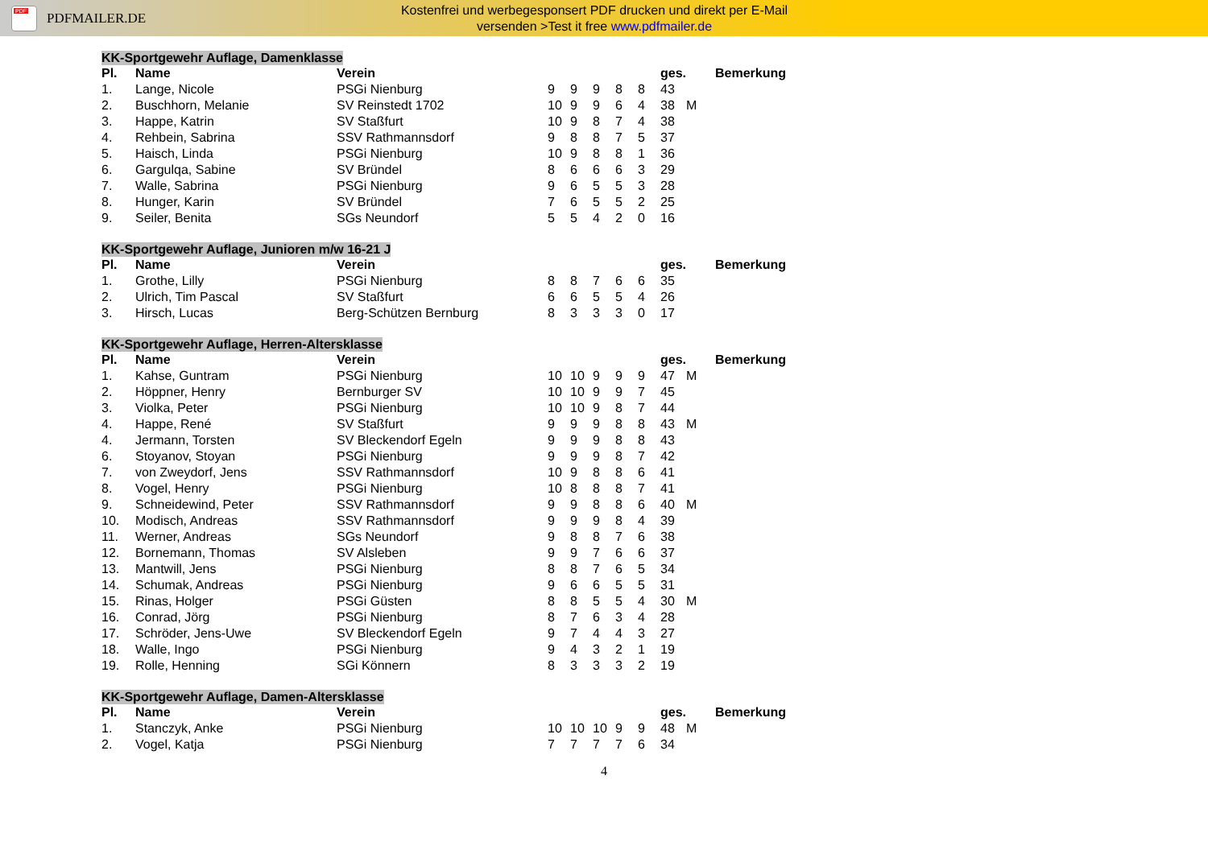PDF
PDFMAILER.DE
Kostenfrei und werbegesponsert PDF drucken und direkt per E-Mail
versenden >Test it free www.pdfmailer.de
KK-Sportgewehr Auflage, Damenklasse
| Pl. | Name | Verein | | | | | | ges. | | Bemerkung |
| --- | --- | --- | --- | --- | --- | --- | --- | --- | --- | --- |
| 1. | Lange, Nicole | PSGi Nienburg | 9 | 9 | 9 | 8 | 8 | 43 | | |
| 2. | Buschhorn, Melanie | SV Reinstedt 1702 | 10 | 9 | 9 | 6 | 4 | 38 | M | |
| 3. | Happe, Katrin | SV Staßfurt | 10 | 9 | 8 | 7 | 4 | 38 | | |
| 4. | Rehbein, Sabrina | SSV Rathmannsdorf | 9 | 8 | 8 | 7 | 5 | 37 | | |
| 5. | Haisch, Linda | PSGi Nienburg | 10 | 9 | 8 | 8 | 1 | 36 | | |
| 6. | Gargulqa, Sabine | SV Bründel | 8 | 6 | 6 | 6 | 3 | 29 | | |
| 7. | Walle, Sabrina | PSGi Nienburg | 9 | 6 | 5 | 5 | 3 | 28 | | |
| 8. | Hunger, Karin | SV Bründel | 7 | 6 | 5 | 5 | 2 | 25 | | |
| 9. | Seiler, Benita | SGs Neundorf | 5 | 5 | 4 | 2 | 0 | 16 | | |
KK-Sportgewehr Auflage, Junioren m/w 16-21 J
| Pl. | Name | Verein | | | | | | ges. | | Bemerkung |
| --- | --- | --- | --- | --- | --- | --- | --- | --- | --- | --- |
| 1. | Grothe, Lilly | PSGi Nienburg | 8 | 8 | 7 | 6 | 6 | 35 | | |
| 2. | Ulrich, Tim Pascal | SV Staßfurt | 6 | 6 | 5 | 5 | 4 | 26 | | |
| 3. | Hirsch, Lucas | Berg-Schützen Bernburg | 8 | 3 | 3 | 3 | 0 | 17 | | |
KK-Sportgewehr Auflage, Herren-Altersklasse
| Pl. | Name | Verein | | | | | | ges. | | Bemerkung |
| --- | --- | --- | --- | --- | --- | --- | --- | --- | --- | --- |
| 1. | Kahse, Guntram | PSGi Nienburg | 10 | 10 | 9 | 9 | 9 | 47 | M | |
| 2. | Höppner, Henry | Bernburger SV | 10 | 10 | 9 | 9 | 7 | 45 | | |
| 3. | Violka, Peter | PSGi Nienburg | 10 | 10 | 9 | 8 | 7 | 44 | | |
| 4. | Happe, René | SV Staßfurt | 9 | 9 | 9 | 8 | 8 | 43 | M | |
| 4. | Jermann, Torsten | SV Bleckendorf Egeln | 9 | 9 | 9 | 8 | 8 | 43 | | |
| 6. | Stoyanov, Stoyan | PSGi Nienburg | 9 | 9 | 9 | 8 | 7 | 42 | | |
| 7. | von Zweydorf, Jens | SSV Rathmannsdorf | 10 | 9 | 8 | 8 | 6 | 41 | | |
| 8. | Vogel, Henry | PSGi Nienburg | 10 | 8 | 8 | 8 | 7 | 41 | | |
| 9. | Schneidewind, Peter | SSV Rathmannsdorf | 9 | 9 | 8 | 8 | 6 | 40 | M | |
| 10. | Modisch, Andreas | SSV Rathmannsdorf | 9 | 9 | 9 | 8 | 4 | 39 | | |
| 11. | Werner, Andreas | SGs Neundorf | 9 | 8 | 8 | 7 | 6 | 38 | | |
| 12. | Bornemann, Thomas | SV Alsleben | 9 | 9 | 7 | 6 | 6 | 37 | | |
| 13. | Mantwill, Jens | PSGi Nienburg | 8 | 8 | 7 | 6 | 5 | 34 | | |
| 14. | Schumak, Andreas | PSGi Nienburg | 9 | 6 | 6 | 5 | 5 | 31 | | |
| 15. | Rinas, Holger | PSGi Güsten | 8 | 8 | 5 | 5 | 4 | 30 | M | |
| 16. | Conrad, Jörg | PSGi Nienburg | 8 | 7 | 6 | 3 | 4 | 28 | | |
| 17. | Schröder, Jens-Uwe | SV Bleckendorf Egeln | 9 | 7 | 4 | 4 | 3 | 27 | | |
| 18. | Walle, Ingo | PSGi Nienburg | 9 | 4 | 3 | 2 | 1 | 19 | | |
| 19. | Rolle, Henning | SGi Könnern | 8 | 3 | 3 | 3 | 2 | 19 | | |
KK-Sportgewehr Auflage, Damen-Altersklasse
| Pl. | Name | Verein | | | | | | ges. | | Bemerkung |
| --- | --- | --- | --- | --- | --- | --- | --- | --- | --- | --- |
| 1. | Stanczyk, Anke | PSGi Nienburg | 10 | 10 | 10 | 9 | 9 | 48 | M | |
| 2. | Vogel, Katja | PSGi Nienburg | 7 | 7 | 7 | 7 | 6 | 34 | | |
4